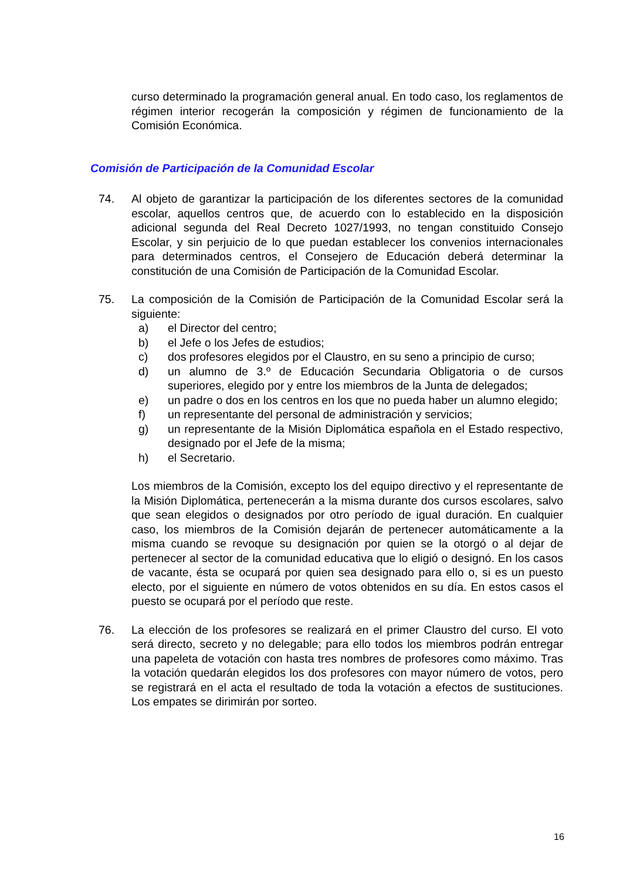curso determinado la programación general anual. En todo caso, los reglamentos de régimen interior recogerán la composición y régimen de funcionamiento de la Comisión Económica.
Comisión de Participación de la Comunidad Escolar
74. Al objeto de garantizar la participación de los diferentes sectores de la comunidad escolar, aquellos centros que, de acuerdo con lo establecido en la disposición adicional segunda del Real Decreto 1027/1993, no tengan constituido Consejo Escolar, y sin perjuicio de lo que puedan establecer los convenios internacionales para determinados centros, el Consejero de Educación deberá determinar la constitución de una Comisión de Participación de la Comunidad Escolar.
75. La composición de la Comisión de Participación de la Comunidad Escolar será la siguiente:
a) el Director del centro;
b) el Jefe o los Jefes de estudios;
c) dos profesores elegidos por el Claustro, en su seno a principio de curso;
d) un alumno de 3.º de Educación Secundaria Obligatoria o de cursos superiores, elegido por y entre los miembros de la Junta de delegados;
e) un padre o dos en los centros en los que no pueda haber un alumno elegido;
f) un representante del personal de administración y servicios;
g) un representante de la Misión Diplomática española en el Estado respectivo, designado por el Jefe de la misma;
h) el Secretario.
Los miembros de la Comisión, excepto los del equipo directivo y el representante de la Misión Diplomática, pertenecerán a la misma durante dos cursos escolares, salvo que sean elegidos o designados por otro período de igual duración. En cualquier caso, los miembros de la Comisión dejarán de pertenecer automáticamente a la misma cuando se revoque su designación por quien se la otorgó o al dejar de pertenecer al sector de la comunidad educativa que lo eligió o designó. En los casos de vacante, ésta se ocupará por quien sea designado para ello o, si es un puesto electo, por el siguiente en número de votos obtenidos en su día. En estos casos el puesto se ocupará por el período que reste.
76. La elección de los profesores se realizará en el primer Claustro del curso. El voto será directo, secreto y no delegable; para ello todos los miembros podrán entregar una papeleta de votación con hasta tres nombres de profesores como máximo. Tras la votación quedarán elegidos los dos profesores con mayor número de votos, pero se registrará en el acta el resultado de toda la votación a efectos de sustituciones. Los empates se dirimirán por sorteo.
16